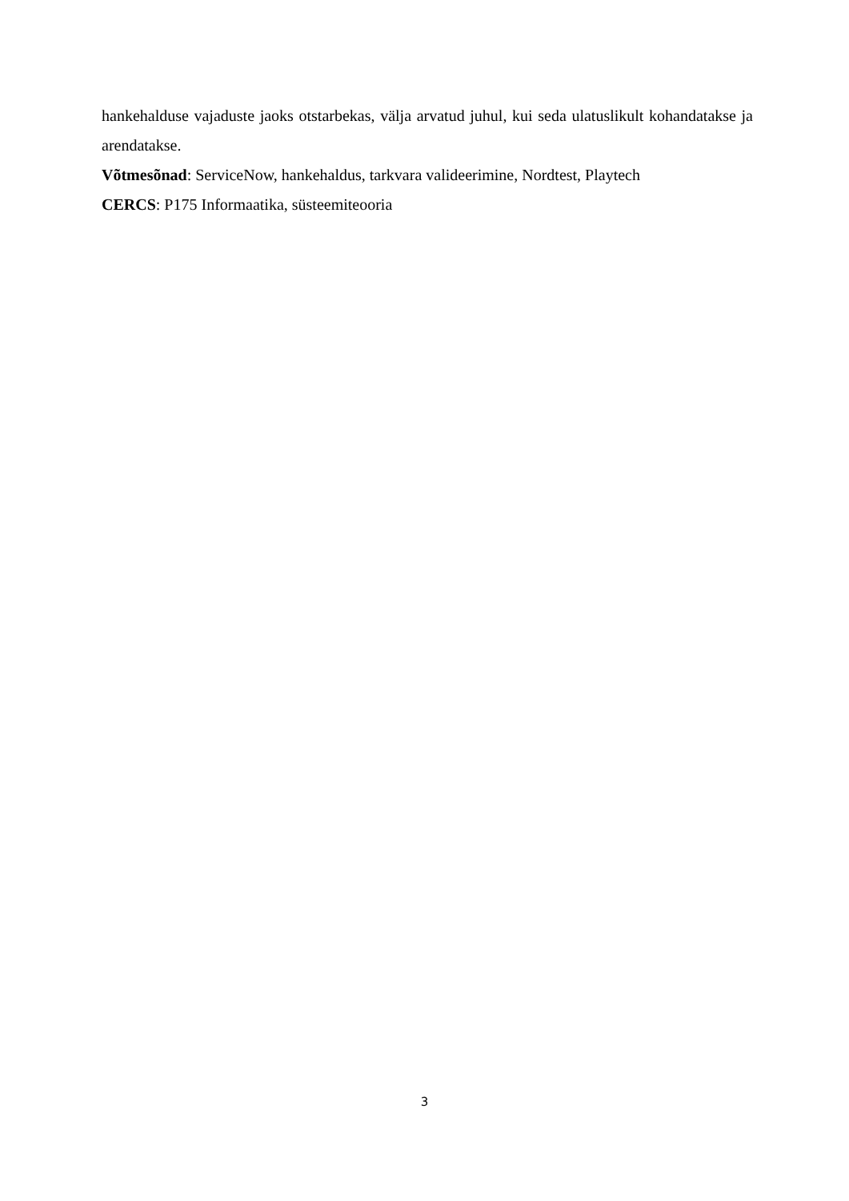hankehalduse vajaduste jaoks otstarbekas, välja arvatud juhul, kui seda ulatuslikult kohandatakse ja arendatakse.
Võtmesõnad: ServiceNow, hankehaldus, tarkvara valideerimine, Nordtest, Playtech
CERCS: P175 Informaatika, süsteemiteooria
3